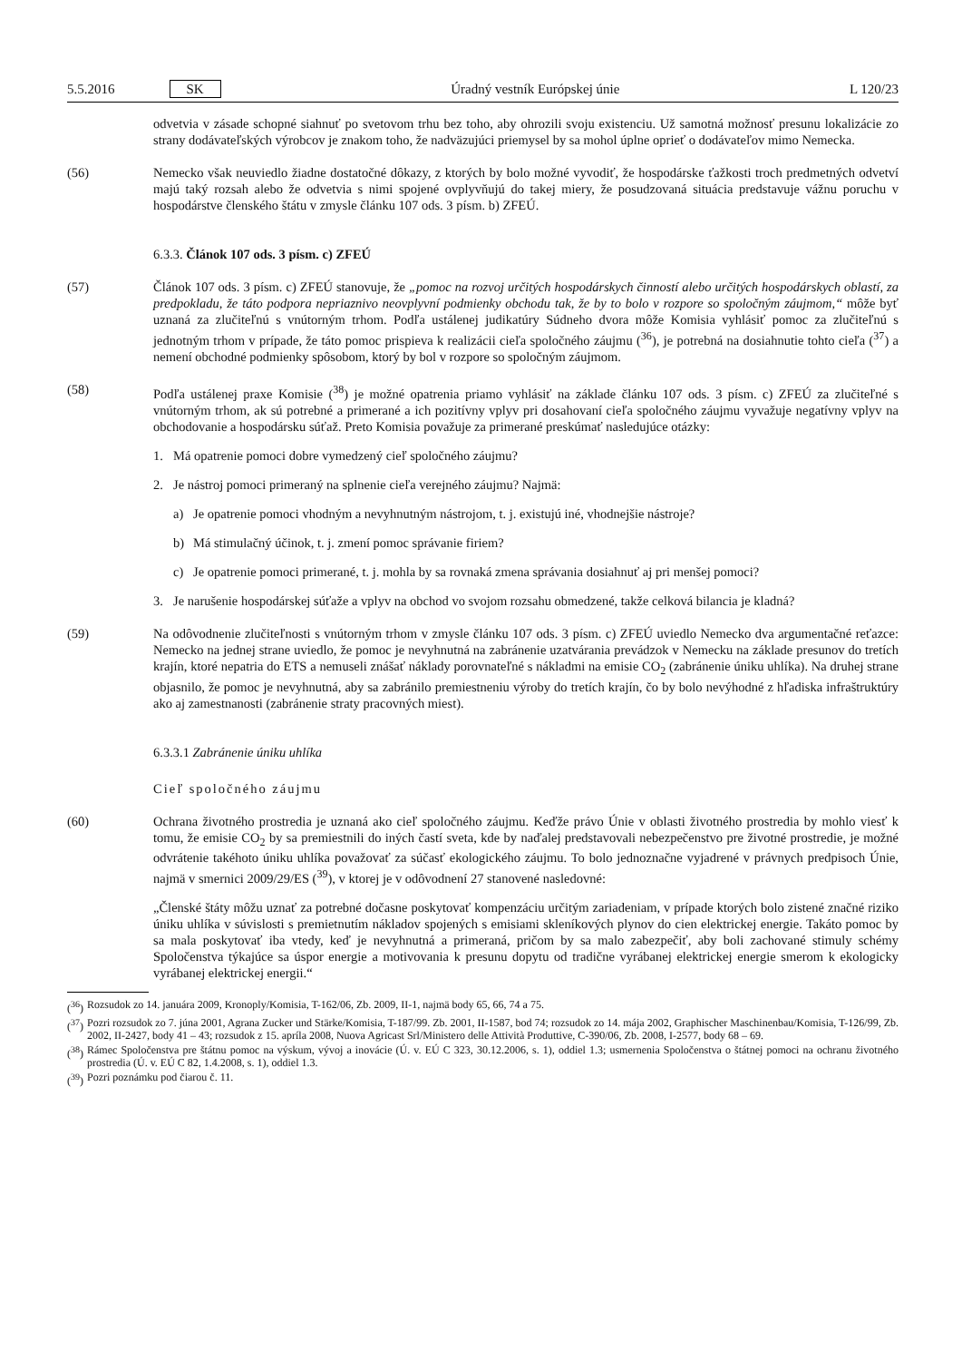5.5.2016 SK Úradný vestník Európskej únie L 120/23
odvetvia v zásade schopné siahnuť po svetovom trhu bez toho, aby ohrozili svoju existenciu. Už samotná možnosť presunu lokalizácie zo strany dodávateľských výrobcov je znakom toho, že nadväzujúci priemysel by sa mohol úplne oprieť o dodávateľov mimo Nemecka.
(56) Nemecko však neuviedlo žiadne dostatočné dôkazy, z ktorých by bolo možné vyvodiť, že hospodárske ťažkosti troch predmetných odvetví majú taký rozsah alebo že odvetvia s nimi spojené ovplyvňujú do takej miery, že posudzovaná situácia predstavuje vážnu poruchu v hospodárstve členského štátu v zmysle článku 107 ods. 3 písm. b) ZFEÚ.
6.3.3. Článok 107 ods. 3 písm. c) ZFEÚ
(57) Článok 107 ods. 3 písm. c) ZFEÚ stanovuje, že „pomoc na rozvoj určitých hospodárskych činností alebo určitých hospodárskych oblastí, za predpokladu, že táto podpora nepriaznivo neovplyvní podmienky obchodu tak, že by to bolo v rozpore so spoločným záujmom,“ môže byť uznaná za zlučiteľnú s vnútorným trhom. Podľa ustálenej judikatúry Súdneho dvora môže Komisia vyhlásiť pomoc za zlučiteľnú s jednotným trhom v prípade, že táto pomoc prispieva k realizácii cieľa spoločného záujmu (<sup>36</sup>), je potrebná na dosiahnutie tohto cieľa (<sup>37</sup>) a nemení obchodné podmienky spôsobom, ktorý by bol v rozpore so spoločným záujmom.
(58) Podľa ustálenej praxe Komisie (<sup>38</sup>) je možné opatrenia priamo vyhlásiť na základe článku 107 ods. 3 písm. c) ZFEÚ za zlučiteľné s vnútorným trhom, ak sú potrebné a primerané a ich pozitívny vplyv pri dosahovaní cieľa spoločného záujmu vyvažuje negatívny vplyv na obchodovanie a hospodársku súťaž. Preto Komisia považuje za primerané preskúmať nasledujúce otázky:
1. Má opatrenie pomoci dobre vymedzený cieľ spoločného záujmu?
2. Je nástroj pomoci primeraný na splnenie cieľa verejného záujmu? Najmä:
a) Je opatrenie pomoci vhodným a nevyhnutným nástrojom, t. j. existujú iné, vhodnejšie nástroje?
b) Má stimulačný účinok, t. j. zmení pomoc správanie firiem?
c) Je opatrenie pomoci primerané, t. j. mohla by sa rovnaká zmena správania dosiahnuť aj pri menšej pomoci?
3. Je narušenie hospodárskej súťaže a vplyv na obchod vo svojom rozsahu obmedzené, takže celková bilancia je kladná?
(59) Na odôvodnenie zlučiteľnosti s vnútorným trhom v zmysle článku 107 ods. 3 písm. c) ZFEÚ uviedlo Nemecko dva argumentačné reťazce: Nemecko na jednej strane uviedlo, že pomoc je nevyhnutná na zabránenie uzatvárania prevádzok v Nemecku na základe presunov do tretích krajín, ktoré nepatria do ETS a nemuseli znášať náklady porovnateľné s nákladmi na emisie CO<sub>2</sub> (zabránenie úniku uhlíka). Na druhej strane objasnilo, že pomoc je nevyhnutná, aby sa zabránilo premiestneniu výroby do tretích krajín, čo by bolo nevýhodné z hľadiska infraštruktúry ako aj zamestnanosti (zabránenie straty pracovných miest).
6.3.3.1 Zabránenie úniku uhlíka
Cieľ spoločného záujmu
(60) Ochrana životného prostredia je uznaná ako cieľ spoločného záujmu. Keďže právo Únie v oblasti životného prostredia by mohlo viesť k tomu, že emisie CO<sub>2</sub> by sa premiestnili do iných častí sveta, kde by naďalej predstavovali nebezpečenstvo pre životné prostredie, je možné odvrátenie takéhoto úniku uhlíka považovať za súčasť ekologického záujmu. To bolo jednoznačne vyjadrené v právnych predpisoch Únie, najmä v smernici 2009/29/ES (<sup>39</sup>), v ktorej je v odôvodnení 27 stanovené nasledovné:
„Členské štáty môžu uznať za potrebné dočasne poskytovať kompenzáciu určitým zariadeniam, v prípade ktorých bolo zistené značné riziko úniku uhlíka v súvislosti s premietnutím nákladov spojených s emisiami skleníkových plynov do cien elektrickej energie. Takáto pomoc by sa mala poskytovať iba vtedy, keď je nevyhnutná a primeraná, pričom by sa malo zabezpečiť, aby boli zachované stimuly schémy Spoločenstva týkajúce sa úspor energie a motivovania k presunu dopytu od tradične vyrábanej elektrickej energie smerom k ekologicky vyrábanej elektrickej energii.“
(<sup>36</sup>)
Rozsudok zo 14. januára 2009, Kronoply/Komisia, T-162/06, Zb. 2009, II-1, najmä body 65, 66, 74 a 75.
(<sup>37</sup>)
Pozri rozsudok zo 7. júna 2001, Agrana Zucker und Stärke/Komisia, T-187/99. Zb. 2001, II-1587, bod 74; rozsudok zo 14. mája 2002, Graphischer Maschinenbau/Komisia, T-126/99, Zb. 2002, II-2427, body 41 – 43; rozsudok z 15. apríla 2008, Nuova Agricast Srl/Ministero delle Attività Produttive, C-390/06, Zb. 2008, I-2577, body 68 – 69.
(<sup>38</sup>)
Rámec Spoločenstva pre štátnu pomoc na výskum, vývoj a inovácie (Ú. v. EÚ C 323, 30.12.2006, s. 1), oddiel 1.3; usmernenia Spoločenstva o štátnej pomoci na ochranu životného prostredia (Ú. v. EÚ C 82, 1.4.2008, s. 1), oddiel 1.3.
(<sup>39</sup>)
Pozri poznámku pod čiarou č. 11.